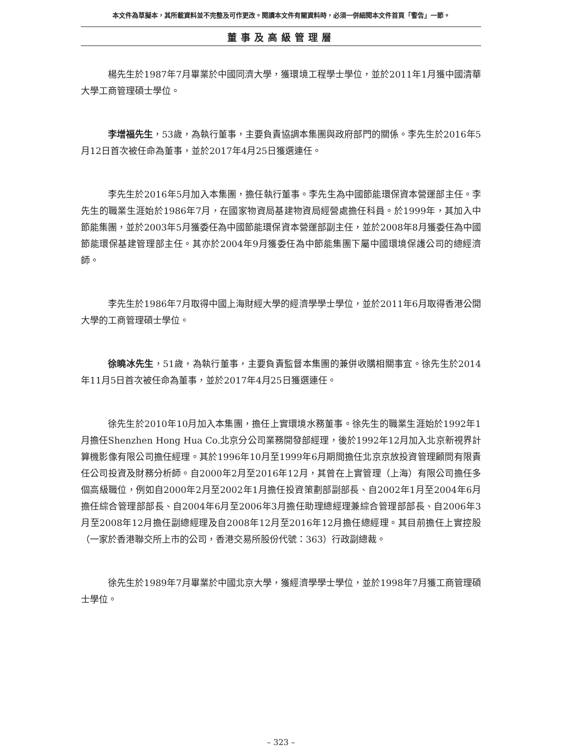本文件為草擬本，其所載資料並不完整及可作更改。閱讀本文件有關資料時，必須一併細閱本文件首頁「警告」一節。
董事及高級管理層
楊先生於1987年7月畢業於中國同濟大學，獲環境工程學士學位，並於2011年1月獲中國清華大學工商管理碩士學位。
李增福先生，53歲，為執行董事，主要負責協調本集團與政府部門的關係。李先生於2016年5月12日首次被任命為董事，並於2017年4月25日獲選連任。
李先生於2016年5月加入本集團，擔任執行董事。李先生為中國節能環保資本營運部主任。李先生的職業生涯始於1986年7月，在國家物資局基建物資局經營處擔任科員。於1999年，其加入中節能集團，並於2003年5月獲委任為中國節能環保資本營運部副主任，並於2008年8月獲委任為中國節能環保基建管理部主任。其亦於2004年9月獲委任為中節能集團下屬中國環境保護公司的總經濟師。
李先生於1986年7月取得中國上海財經大學的經濟學學士學位，並於2011年6月取得香港公開大學的工商管理碩士學位。
徐曉冰先生，51歲，為執行董事，主要負責監督本集團的兼併收購相關事宜。徐先生於2014年11月5日首次被任命為董事，並於2017年4月25日獲選連任。
徐先生於2010年10月加入本集團，擔任上實環境水務董事。徐先生的職業生涯始於1992年1月擔任Shenzhen Hong Hua Co.北京分公司業務開發部經理，後於1992年12月加入北京新視界計算機影像有限公司擔任經理。其於1996年10月至1999年6月期間擔任北京京放投資管理顧問有限責任公司投資及財務分析師。自2000年2月至2016年12月，其曾在上實管理（上海）有限公司擔任多個高級職位，例如自2000年2月至2002年1月擔任投資策劃部副部長、自2002年1月至2004年6月擔任綜合管理部部長、自2004年6月至2006年3月擔任助理總經理兼綜合管理部部長、自2006年3月至2008年12月擔任副總經理及自2008年12月至2016年12月擔任總經理。其目前擔任上實控股（一家於香港聯交所上市的公司，香港交易所股份代號：363）行政副總裁。
徐先生於1989年7月畢業於中國北京大學，獲經濟學學士學位，並於1998年7月獲工商管理碩士學位。
– 323 –